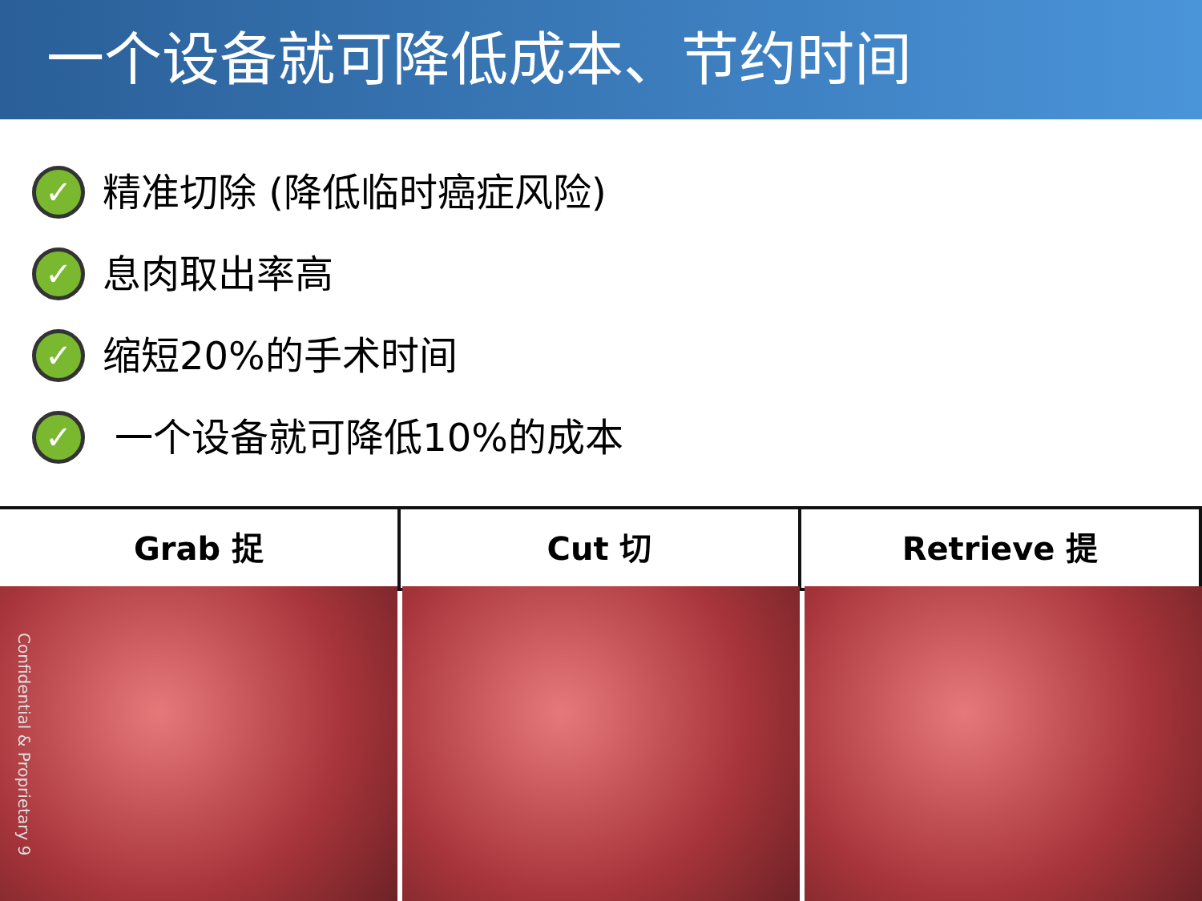一个设备就可降低成本、节约时间
✓ 精准切除 (降低临时癌症风险)
✓ 息肉取出率高
✓ 缩短20%的手术时间
✓ 一个设备就可降低10%的成本
Grab 捉 Cut 切 Retrieve 提
Confidential & Proprietary 9